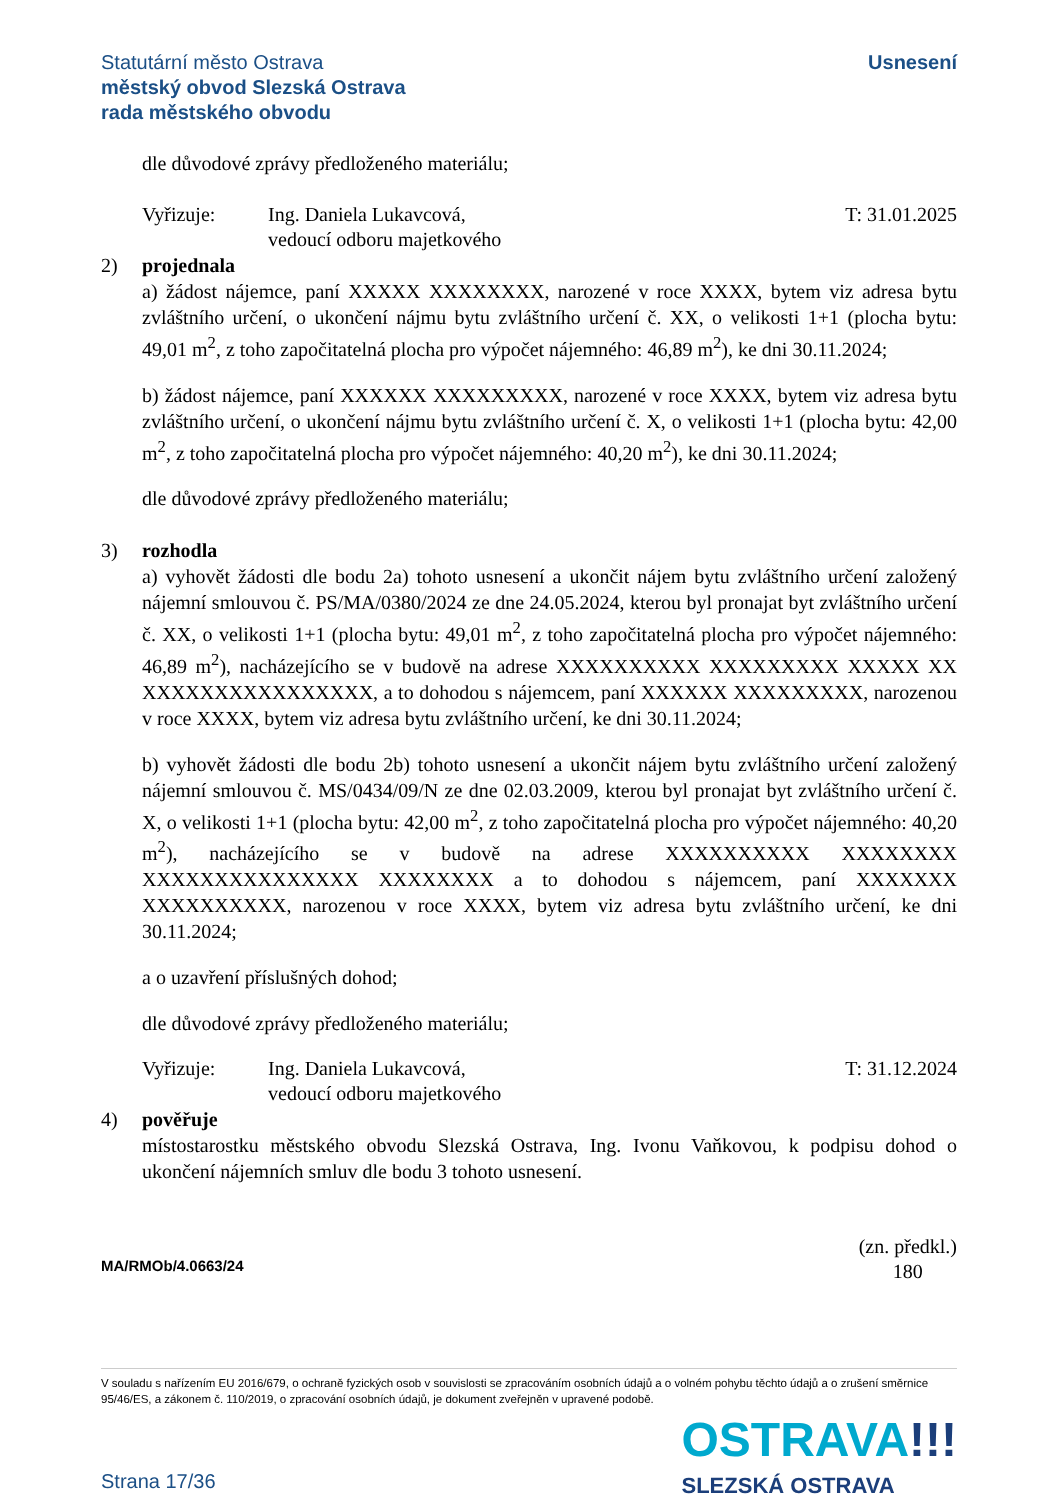Statutární město Ostrava
městský obvod Slezská Ostrava
rada městského obvodu
Usnesení
dle důvodové zprávy předloženého materiálu;
Vyřizuje: Ing. Daniela Lukavcová,
vedoucí odboru majetkového
T: 31.01.2025
2) projednala
a) žádost nájemce, paní XXXXX XXXXXXXX, narozené v roce XXXX, bytem viz adresa bytu zvláštního určení, o ukončení nájmu bytu zvláštního určení č. XX, o velikosti 1+1 (plocha bytu: 49,01 m<sup>2</sup>, z toho započitatelná plocha pro výpočet nájemného: 46,89 m<sup>2</sup>), ke dni 30.11.2024;
b) žádost nájemce, paní XXXXXX XXXXXXXXX, narozené v roce XXXX, bytem viz adresa bytu zvláštního určení, o ukončení nájmu bytu zvláštního určení č. X, o velikosti 1+1 (plocha bytu: 42,00 m<sup>2</sup>, z toho započitatelná plocha pro výpočet nájemného: 40,20 m<sup>2</sup>), ke dni 30.11.2024;
dle důvodové zprávy předloženého materiálu;
3) rozhodla
a) vyhovět žádosti dle bodu 2a) tohoto usnesení a ukončit nájem bytu zvláštního určení založený nájemní smlouvou č. PS/MA/0380/2024 ze dne 24.05.2024, kterou byl pronajat byt zvláštního určení č. XX, o velikosti 1+1 (plocha bytu: 49,01 m<sup>2</sup>, z toho započitatelná plocha pro výpočet nájemného: 46,89 m<sup>2</sup>), nacházejícího se v budově na adrese XXXXXXXXXX XXXXXXXXX XXXXX XX XXXXXXXXXXXXXXXX, a to dohodou s nájemcem, paní XXXXXX XXXXXXXXX, narozenou v roce XXXX, bytem viz adresa bytu zvláštního určení, ke dni 30.11.2024;
b) vyhovět žádosti dle bodu 2b) tohoto usnesení a ukončit nájem bytu zvláštního určení založený nájemní smlouvou č. MS/0434/09/N ze dne 02.03.2009, kterou byl pronajat byt zvláštního určení č. X, o velikosti 1+1 (plocha bytu: 42,00 m<sup>2</sup>, z toho započitatelná plocha pro výpočet nájemného: 40,20 m<sup>2</sup>), nacházejícího se v budově na adrese XXXXXXXXXX XXXXXXXX XXXXXXXXXXXXXXX XXXXXXXX a to dohodou s nájemcem, paní XXXXXXX XXXXXXXXXX, narozenou v roce XXXX, bytem viz adresa bytu zvláštního určení, ke dni 30.11.2024;
a o uzavření příslušných dohod;
dle důvodové zprávy předloženého materiálu;
Vyřizuje: Ing. Daniela Lukavcová,
vedoucí odboru majetkového
T: 31.12.2024
4) pověřuje
místostarostku městského obvodu Slezská Ostrava, Ing. Ivonu Vaňkovou, k podpisu dohod o ukončení nájemních smluv dle bodu 3 tohoto usnesení.
MA/RMOb/4.0663/24
(zn. předkl.)
180
V souladu s nařízením EU 2016/679, o ochraně fyzických osob v souvislosti se zpracováním osobních údajů a o volném pohybu těchto údajů a o zrušení směrnice 95/46/ES, a zákonem č. 110/2019, o zpracování osobních údajů, je dokument zveřejněn v upravené podobě.
OSTRAVA!!!
SLEZSKÁ OSTRAVA
Strana 17/36